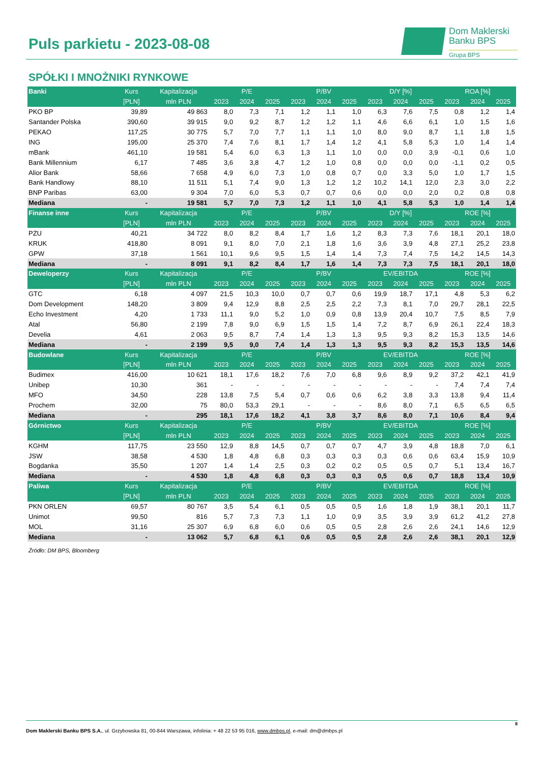Puls parkietu - 2023-08-08
Dom Maklerski
Banku BPS
Grupa BPS
SPÓŁKI I MNOŻNIKI RYNKOWE
| Banki | Kurs | Kapitalizacja | P/E | | | P/BV | | | D/Y [%] | | | ROA [%] | | |
| --- | --- | --- | --- | --- | --- | --- | --- | --- | --- | --- | --- | --- | --- | --- |
| | [PLN] | mln PLN | 2023 | 2024 | 2025 | 2023 | 2024 | 2025 | 2023 | 2024 | 2025 | 2023 | 2024 | 2025 |
| PKO BP | 39,89 | 49 863 | 8,0 | 7,3 | 7,1 | 1,2 | 1,1 | 1,0 | 6,3 | 7,6 | 7,5 | 0,8 | 1,2 | 1,4 |
| Santander Polska | 390,60 | 39 915 | 9,0 | 9,2 | 8,7 | 1,2 | 1,2 | 1,1 | 4,6 | 6,6 | 6,1 | 1,0 | 1,5 | 1,6 |
| PEKAO | 117,25 | 30 775 | 5,7 | 7,0 | 7,7 | 1,1 | 1,1 | 1,0 | 8,0 | 9,0 | 8,7 | 1,1 | 1,8 | 1,5 |
| ING | 195,00 | 25 370 | 7,4 | 7,6 | 8,1 | 1,7 | 1,4 | 1,2 | 4,1 | 5,8 | 5,3 | 1,0 | 1,4 | 1,4 |
| mBank | 461,10 | 19 581 | 5,4 | 6,0 | 6,3 | 1,3 | 1,1 | 1,0 | 0,0 | 0,0 | 3,9 | -0,1 | 0,6 | 1,0 |
| Bank Millennium | 6,17 | 7 485 | 3,6 | 3,8 | 4,7 | 1,2 | 1,0 | 0,8 | 0,0 | 0,0 | 0,0 | -1,1 | 0,2 | 0,5 |
| Alior Bank | 58,66 | 7 658 | 4,9 | 6,0 | 7,3 | 1,0 | 0,8 | 0,7 | 0,0 | 3,3 | 5,0 | 1,0 | 1,7 | 1,5 |
| Bank Handlowy | 88,10 | 11 511 | 5,1 | 7,4 | 9,0 | 1,3 | 1,2 | 1,2 | 10,2 | 14,1 | 12,0 | 2,3 | 3,0 | 2,2 |
| BNP Paribas | 63,00 | 9 304 | 7,0 | 6,0 | 5,3 | 0,7 | 0,7 | 0,6 | 0,0 | 0,0 | 2,0 | 0,2 | 0,8 | 0,8 |
| Mediana | - | 19 581 | 5,7 | 7,0 | 7,3 | 1,2 | 1,1 | 1,0 | 4,1 | 5,8 | 5,3 | 1,0 | 1,4 | 1,4 |
| Finanse inne | Kurs | Kapitalizacja | P/E | | | P/BV | | | D/Y [%] | | | ROE [%] | | |
| | [PLN] | mln PLN | 2023 | 2024 | 2025 | 2023 | 2024 | 2025 | 2023 | 2024 | 2025 | 2023 | 2024 | 2025 |
| PZU | 40,21 | 34 722 | 8,0 | 8,2 | 8,4 | 1,7 | 1,6 | 1,2 | 8,3 | 7,3 | 7,6 | 18,1 | 20,1 | 18,0 |
| KRUK | 418,80 | 8 091 | 9,1 | 8,0 | 7,0 | 2,1 | 1,8 | 1,6 | 3,6 | 3,9 | 4,8 | 27,1 | 25,2 | 23,8 |
| GPW | 37,18 | 1 561 | 10,1 | 9,6 | 9,5 | 1,5 | 1,4 | 1,4 | 7,3 | 7,4 | 7,5 | 14,2 | 14,5 | 14,3 |
| Mediana | - | 8 091 | 9,1 | 8,2 | 8,4 | 1,7 | 1,6 | 1,4 | 7,3 | 7,3 | 7,5 | 18,1 | 20,1 | 18,0 |
| Deweloperzy | Kurs | Kapitalizacja | P/E | | | P/BV | | | EV/EBITDA | | | ROE [%] | | |
| | [PLN] | mln PLN | 2023 | 2024 | 2025 | 2023 | 2024 | 2025 | 2023 | 2024 | 2025 | 2023 | 2024 | 2025 |
| GTC | 6,18 | 4 097 | 21,5 | 10,3 | 10,0 | 0,7 | 0,7 | 0,6 | 19,9 | 18,7 | 17,1 | 4,8 | 5,3 | 6,2 |
| Dom Development | 148,20 | 3 809 | 9,4 | 12,9 | 8,8 | 2,5 | 2,5 | 2,2 | 7,3 | 8,1 | 7,0 | 29,7 | 28,1 | 22,5 |
| Echo Investment | 4,20 | 1 733 | 11,1 | 9,0 | 5,2 | 1,0 | 0,9 | 0,8 | 13,9 | 20,4 | 10,7 | 7,5 | 8,5 | 7,9 |
| Atal | 56,80 | 2 199 | 7,8 | 9,0 | 6,9 | 1,5 | 1,5 | 1,4 | 7,2 | 8,7 | 6,9 | 26,1 | 22,4 | 18,3 |
| Develia | 4,61 | 2 063 | 9,5 | 8,7 | 7,4 | 1,4 | 1,3 | 1,3 | 9,5 | 9,3 | 8,2 | 15,3 | 13,5 | 14,6 |
| Mediana | - | 2 199 | 9,5 | 9,0 | 7,4 | 1,4 | 1,3 | 1,3 | 9,5 | 9,3 | 8,2 | 15,3 | 13,5 | 14,6 |
| Budowlane | Kurs | Kapitalizacja | P/E | | | P/BV | | | EV/EBITDA | | | ROE [%] | | |
| | [PLN] | mln PLN | 2023 | 2024 | 2025 | 2023 | 2024 | 2025 | 2023 | 2024 | 2025 | 2023 | 2024 | 2025 |
| Budimex | 416,00 | 10 621 | 18,1 | 17,6 | 18,2 | 7,6 | 7,0 | 6,8 | 9,6 | 8,9 | 9,2 | 37,2 | 42,1 | 41,9 |
| Unibep | 10,30 | 361 | - | - | - | - | - | - | - | - | - | 7,4 | 7,4 | 7,4 |
| MFO | 34,50 | 228 | 13,8 | 7,5 | 5,4 | 0,7 | 0,6 | 0,6 | 6,2 | 3,8 | 3,3 | 13,8 | 9,4 | 11,4 |
| Prochem | 32,00 | 75 | 80,0 | 53,3 | 29,1 | - | - | - | 8,6 | 8,0 | 7,1 | 6,5 | 6,5 | 6,5 |
| Mediana | - | 295 | 18,1 | 17,6 | 18,2 | 4,1 | 3,8 | 3,7 | 8,6 | 8,0 | 7,1 | 10,6 | 8,4 | 9,4 |
| Górnictwo | Kurs | Kapitalizacja | P/E | | | P/BV | | | EV/EBITDA | | | ROE [%] | | |
| | [PLN] | mln PLN | 2023 | 2024 | 2025 | 2023 | 2024 | 2025 | 2023 | 2024 | 2025 | 2023 | 2024 | 2025 |
| KGHM | 117,75 | 23 550 | 12,9 | 8,8 | 14,5 | 0,7 | 0,7 | 0,7 | 4,7 | 3,9 | 4,8 | 18,8 | 7,0 | 6,1 |
| JSW | 38,58 | 4 530 | 1,8 | 4,8 | 6,8 | 0,3 | 0,3 | 0,3 | 0,3 | 0,6 | 0,6 | 63,4 | 15,9 | 10,9 |
| Bogdanka | 35,50 | 1 207 | 1,4 | 1,4 | 2,5 | 0,3 | 0,2 | 0,2 | 0,5 | 0,5 | 0,7 | 5,1 | 13,4 | 16,7 |
| Mediana | - | 4 530 | 1,8 | 4,8 | 6,8 | 0,3 | 0,3 | 0,3 | 0,5 | 0,6 | 0,7 | 18,8 | 13,4 | 10,9 |
| Paliwa | Kurs | Kapitalizacja | P/E | | | P/BV | | | EV/EBITDA | | | ROE [%] | | |
| | [PLN] | mln PLN | 2023 | 2024 | 2025 | 2023 | 2024 | 2025 | 2023 | 2024 | 2025 | 2023 | 2024 | 2025 |
| PKN ORLEN | 69,57 | 80 767 | 3,5 | 5,4 | 6,1 | 0,5 | 0,5 | 0,5 | 1,6 | 1,8 | 1,9 | 38,1 | 20,1 | 11,7 |
| Unimot | 99,50 | 816 | 5,7 | 7,3 | 7,3 | 1,1 | 1,0 | 0,9 | 3,5 | 3,9 | 3,9 | 61,2 | 41,2 | 27,8 |
| MOL | 31,16 | 25 307 | 6,9 | 6,8 | 6,0 | 0,6 | 0,5 | 0,5 | 2,8 | 2,6 | 2,6 | 24,1 | 14,6 | 12,9 |
| Mediana | - | 13 062 | 5,7 | 6,8 | 6,1 | 0,6 | 0,5 | 0,5 | 2,8 | 2,6 | 2,6 | 38,1 | 20,1 | 12,9 |
Źródło: DM BPS, Bloomberg
8 Dom Maklerski Banku BPS S.A., ul. Grzybowska 81, 00-844 Warszawa, infolinia: + 48 22 53 95 016, www.dmbps.pl, e-mail: dm@dmbps.pl